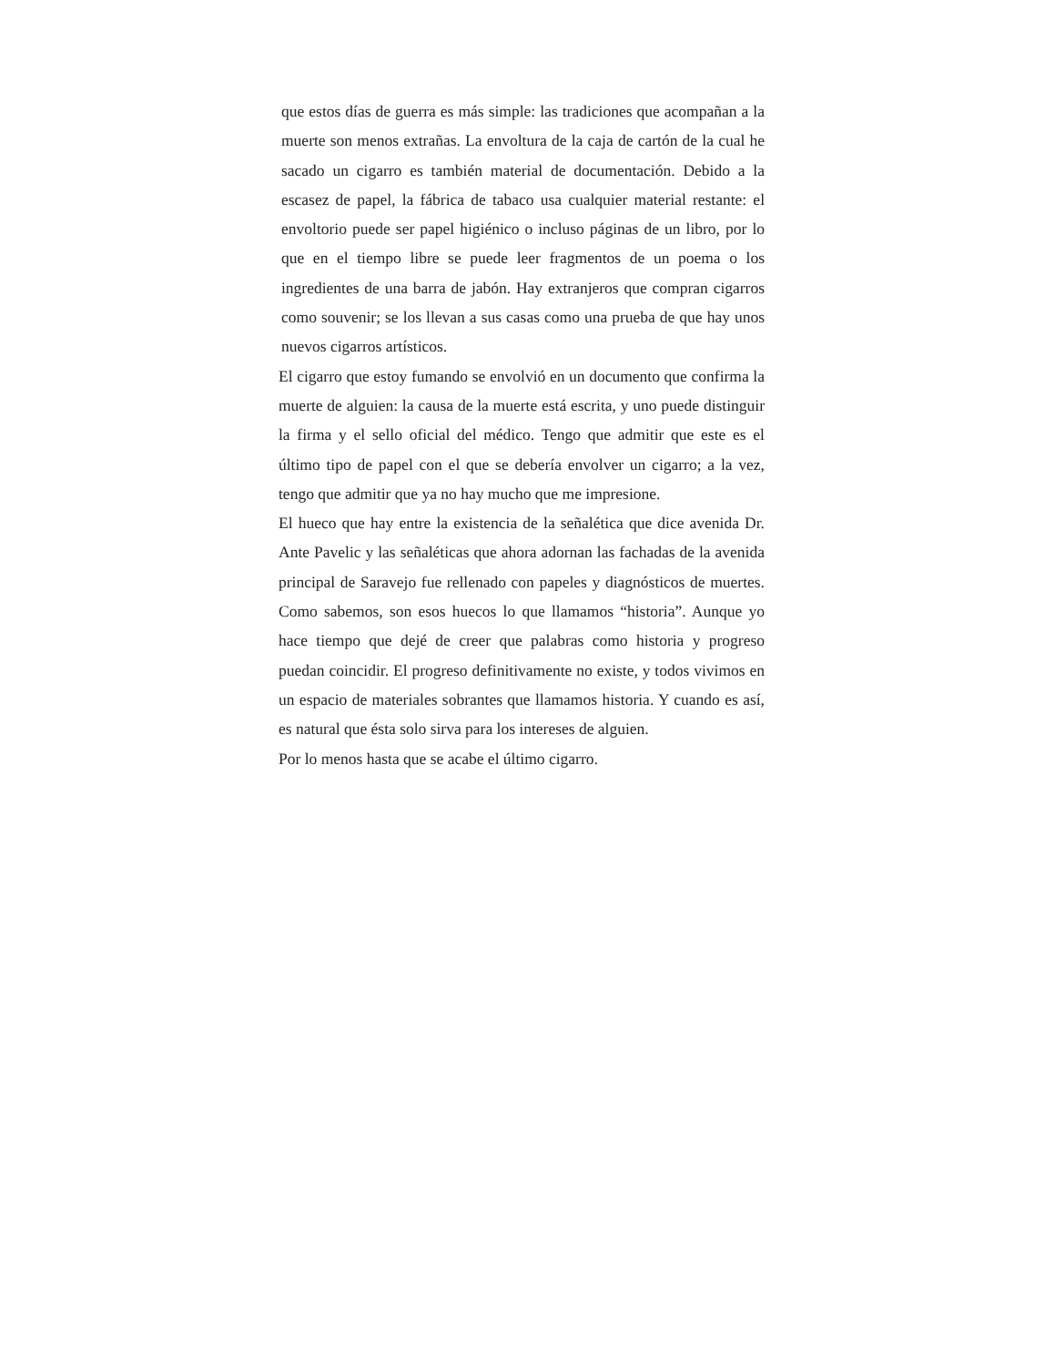que estos días de guerra es más simple: las tradiciones que acompañan a la muerte son menos extrañas. La envoltura de la caja de cartón de la cual he sacado un cigarro es también material de documentación. Debido a la escasez de papel, la fábrica de tabaco usa cualquier material restante: el envoltorio puede ser papel higiénico o incluso páginas de un libro, por lo que en el tiempo libre se puede leer fragmentos de un poema o los ingredientes de una barra de jabón. Hay extranjeros que compran cigarros como souvenir; se los llevan a sus casas como una prueba de que hay unos nuevos cigarros artísticos.
El cigarro que estoy fumando se envolvió en un documento que confirma la muerte de alguien: la causa de la muerte está escrita, y uno puede distinguir la firma y el sello oficial del médico. Tengo que admitir que este es el último tipo de papel con el que se debería envolver un cigarro; a la vez, tengo que admitir que ya no hay mucho que me impresione.
El hueco que hay entre la existencia de la señalética que dice avenida Dr. Ante Pavelic y las señaléticas que ahora adornan las fachadas de la avenida principal de Saravejo fue rellenado con papeles y diagnósticos de muertes. Como sabemos, son esos huecos lo que llamamos “historia”. Aunque yo hace tiempo que dejé de creer que palabras como historia y progreso puedan coincidir. El progreso definitivamente no existe, y todos vivimos en un espacio de materiales sobrantes que llamamos historia. Y cuando es así, es natural que ésta solo sirva para los intereses de alguien.
Por lo menos hasta que se acabe el último cigarro.